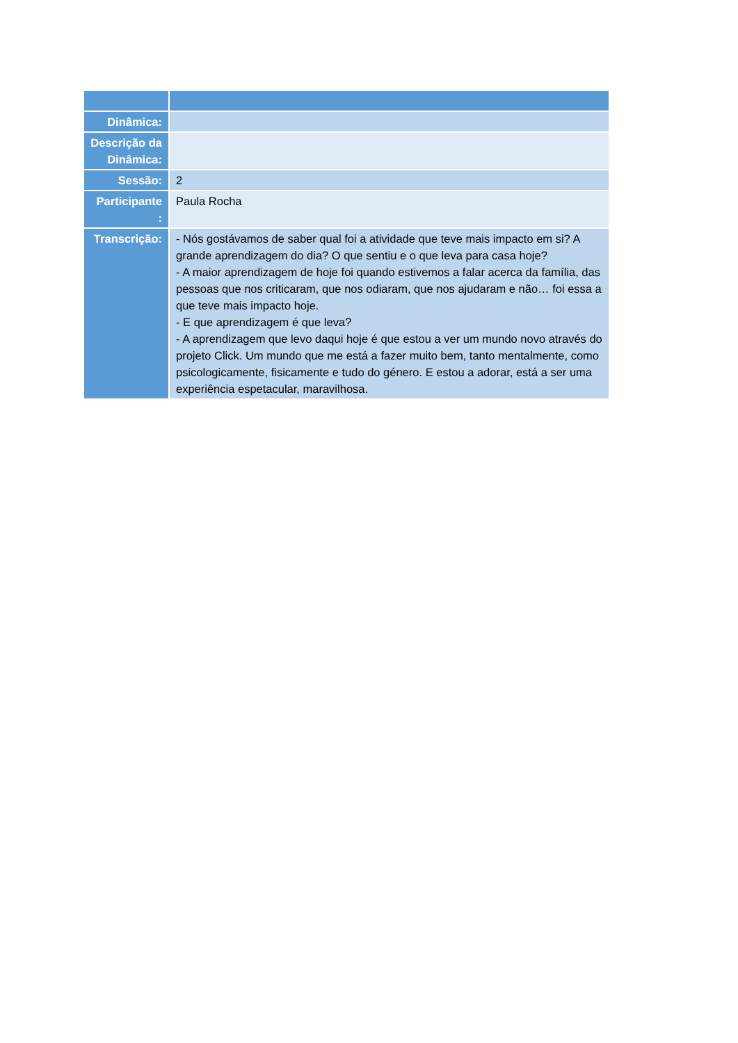| Dinâmica: | |
| Descrição da Dinâmica: | |
| Sessão: | 2 |
| Participante : | Paula Rocha |
| Transcrição: | - Nós gostávamos de saber qual foi a atividade que teve mais impacto em si? A grande aprendizagem do dia? O que sentiu e o que leva para casa hoje? - A maior aprendizagem de hoje foi quando estivemos a falar acerca da família, das pessoas que nos criticaram, que nos odiaram, que nos ajudaram e não… foi essa a que teve mais impacto hoje. - E que aprendizagem é que leva? - A aprendizagem que levo daqui hoje é que estou a ver um mundo novo através do projeto Click. Um mundo que me está a fazer muito bem, tanto mentalmente, como psicologicamente, fisicamente e tudo do género. E estou a adorar, está a ser uma experiência espetacular, maravilhosa. |